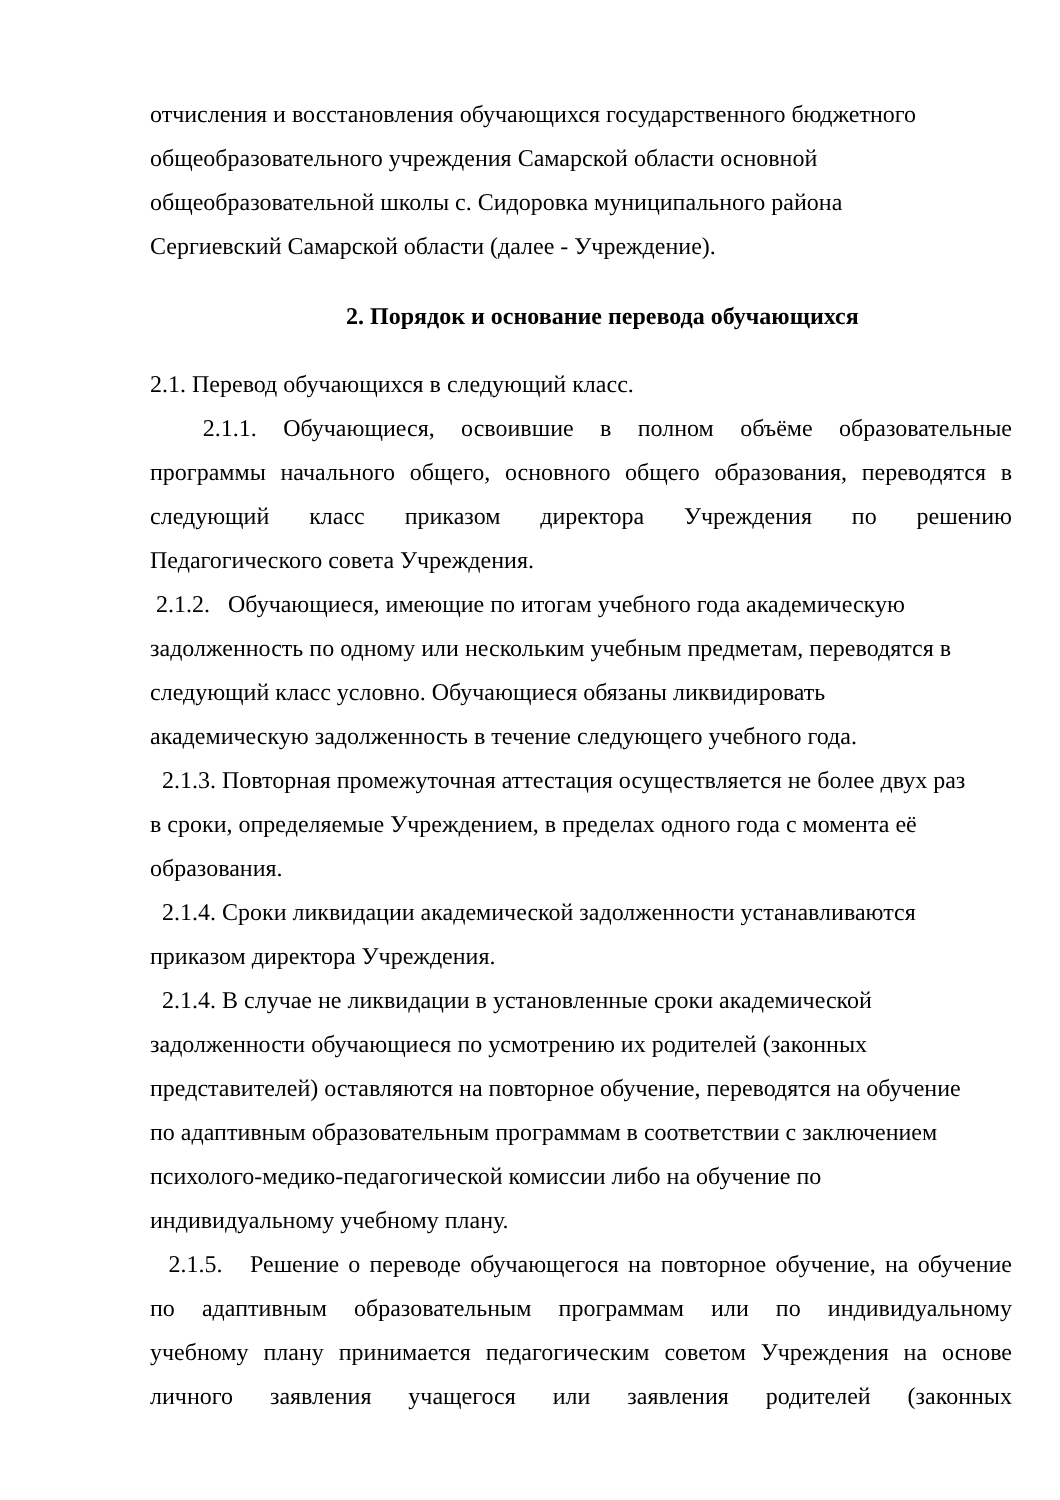отчисления и восстановления обучающихся государственного бюджетного
общеобразовательного учреждения Самарской области основной
общеобразовательной школы с. Сидоровка муниципального района
Сергиевский Самарской области (далее - Учреждение).
2. Порядок и основание перевода обучающихся
2.1. Перевод обучающихся в следующий класс.
2.1.1. Обучающиеся, освоившие в полном объёме образовательные
программы начального общего, основного общего образования, переводятся в
следующий класс приказом директора Учреждения по решению
Педагогического совета Учреждения.
2.1.2. Обучающиеся, имеющие по итогам учебного года академическую
задолженность по одному или нескольким учебным предметам, переводятся в
следующий класс условно. Обучающиеся обязаны ликвидировать
академическую задолженность в течение следующего учебного года.
2.1.3. Повторная промежуточная аттестация осуществляется не более двух раз
в сроки, определяемые Учреждением, в пределах одного года с момента её
образования.
2.1.4. Сроки ликвидации академической задолженности устанавливаются
приказом директора Учреждения.
2.1.4. В случае не ликвидации в установленные сроки академической
задолженности обучающиеся по усмотрению их родителей (законных
представителей) оставляются на повторное обучение, переводятся на обучение
по адаптивным образовательным программам в соответствии с заключением
психолого-медико-педагогической комиссии либо на обучение по
индивидуальному учебному плану.
2.1.5. Решение о переводе обучающегося на повторное обучение, на обучение
по адаптивным образовательным программам или по индивидуальному
учебному плану принимается педагогическим советом Учреждения на основе
личного заявления учащегося или заявления родителей (законных